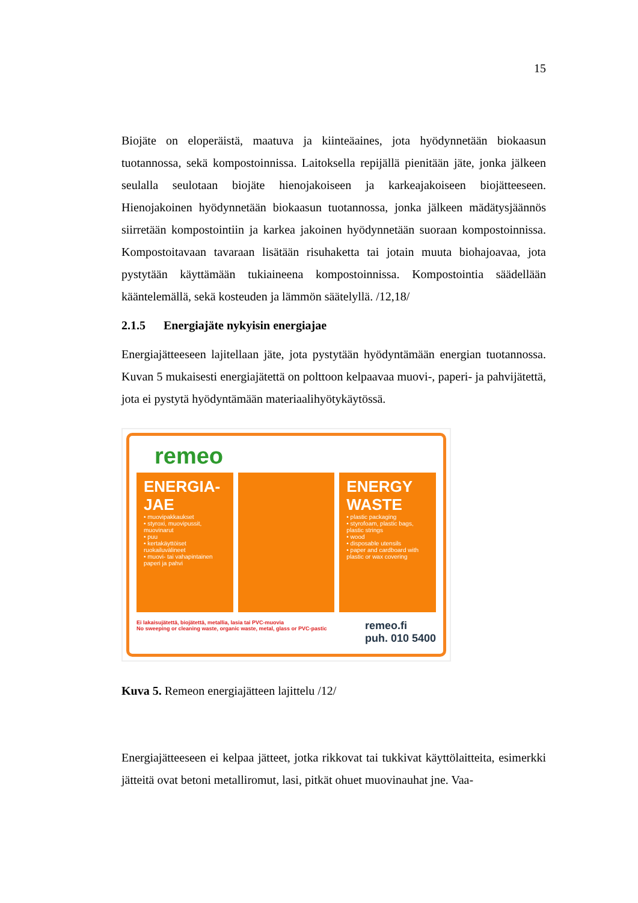15
Biojäte on eloperäistä, maatuva ja kiinteäaines, jota hyödynnetään biokaasun tuotannossa, sekä kompostoinnissa. Laitoksella repijällä pienitään jäte, jonka jälkeen seulalla seulotaan biojäte hienojakoiseen ja karkeajakoiseen biojätteeseen. Hienojakoinen hyödynnetään biokaasun tuotannossa, jonka jälkeen mädätysjäännös siirretään kompostointiin ja karkea jakoinen hyödynnetään suoraan kompostoinnissa. Kompostoitavaan tavaraan lisätään risuhaketta tai jotain muuta biohajoavaa, jota pystytään käyttämään tukiaineena kompostoinnissa. Kompostointia säädellään kääntelemällä, sekä kosteuden ja lämmön säätelyllä. /12,18/
2.1.5 Energiajäte nykyisin energiajae
Energiajätteeseen lajitellaan jäte, jota pystytään hyödyntämään energian tuotannossa. Kuvan 5 mukaisesti energiajätettä on polttoon kelpaavaa muovi-, paperi- ja pahvijätettä, jota ei pystytä hyödyntämään materiaalihyötykäytössä.
remeo
ENERGIA-
JAE
• muovipakkaukset
• styroxi, muovipussit, muovinarut
• puu
• kertakäyttöiset ruokailuvälineet
• muovi- tai vahapintainen paperi ja pahvi
ENERGY
WASTE
• plastic packaging
• styrofoam, plastic bags, plastic strings
• wood
• disposable utensils
• paper and cardboard with plastic or wax covering
Ei lakaisujätettä, biojätettä, metallia, lasia tai PVC-muovia
No sweeping or cleaning waste, organic waste, metal, glass or PVC-pastic
remeo.fi
puh. 010 5400
Kuva 5. Remeon energiajätteen lajittelu /12/
Energiajätteeseen ei kelpaa jätteet, jotka rikkovat tai tukkivat käyttölaitteita, esimerkki jätteitä ovat betoni metalliromut, lasi, pitkät ohuet muovinauhat jne. Vaa-